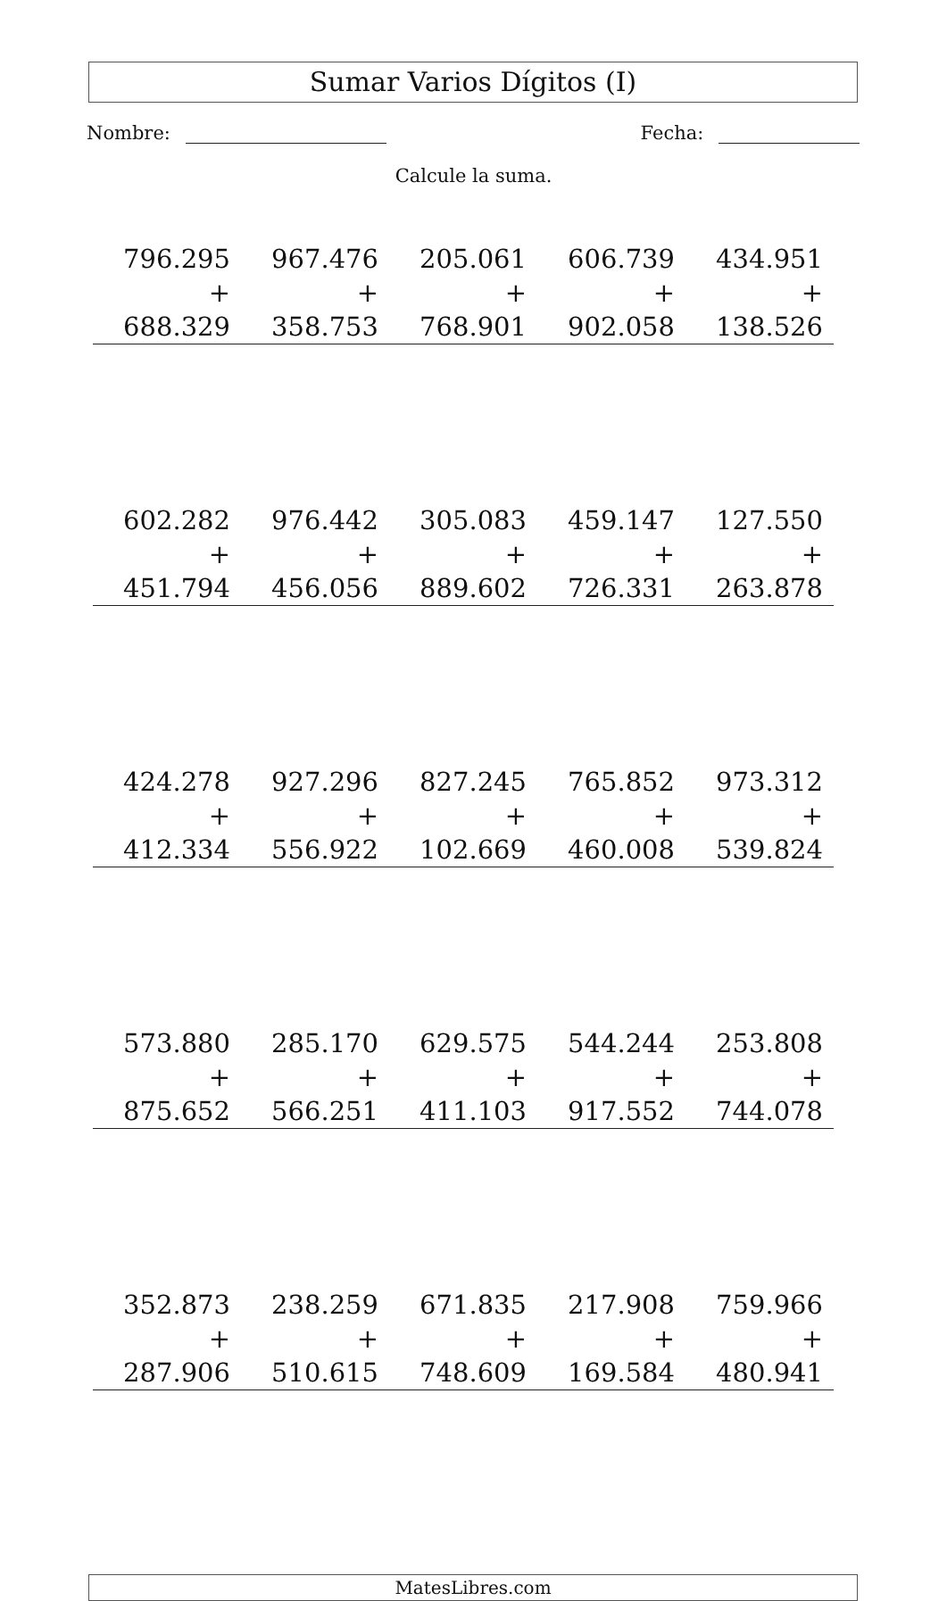Sumar Varios Dígitos (I)
Nombre: Fecha:
Calcule la suma.
| 796.295 | 967.476 | 205.061 | 606.739 | 434.951 |
| + 688.329 | + 358.753 | + 768.901 | + 902.058 | + 138.526 |
| 602.282 | 976.442 | 305.083 | 459.147 | 127.550 |
| + 451.794 | + 456.056 | + 889.602 | + 726.331 | + 263.878 |
| 424.278 | 927.296 | 827.245 | 765.852 | 973.312 |
| + 412.334 | + 556.922 | + 102.669 | + 460.008 | + 539.824 |
| 573.880 | 285.170 | 629.575 | 544.244 | 253.808 |
| + 875.652 | + 566.251 | + 411.103 | + 917.552 | + 744.078 |
| 352.873 | 238.259 | 671.835 | 217.908 | 759.966 |
| + 287.906 | + 510.615 | + 748.609 | + 169.584 | + 480.941 |
MatesLibres.com